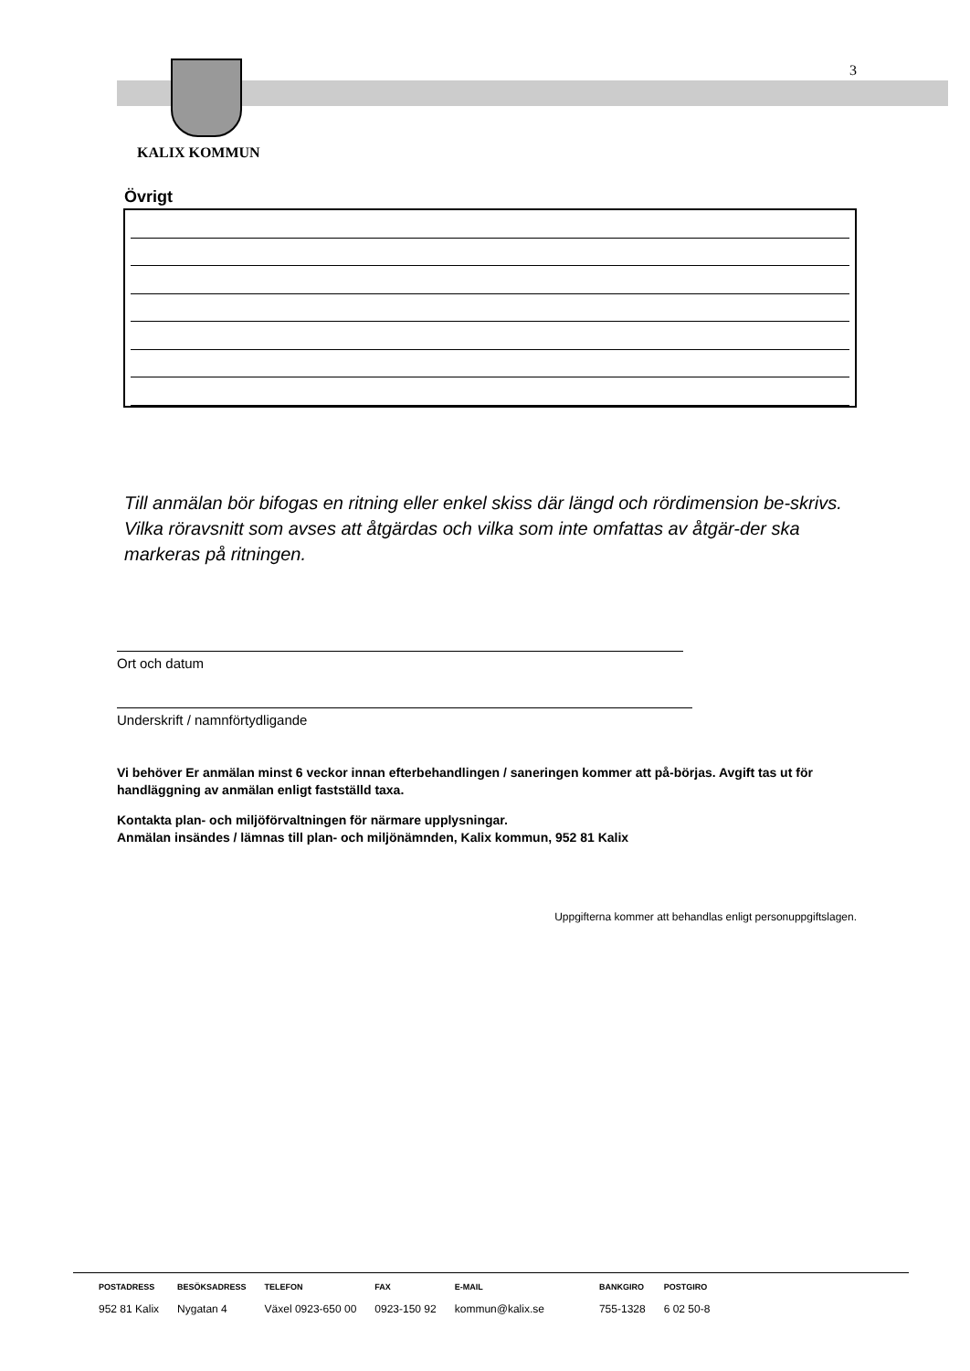3
KALIX KOMMUN
Övrigt
Till anmälan bör bifogas en ritning eller enkel skiss där längd och rördimension be-skrivs. Vilka röravsnitt som avses att åtgärdas och vilka som inte omfattas av åtgär-der ska markeras på ritningen.
Ort och datum
Underskrift / namnförtydligande
Vi behöver Er anmälan minst 6 veckor innan efterbehandlingen / saneringen kommer att på-börjas. Avgift tas ut för handläggning av anmälan enligt fastställd taxa.
Kontakta plan- och miljöförvaltningen för närmare upplysningar.
Anmälan insändes / lämnas till plan- och miljönämnden, Kalix kommun, 952 81 Kalix
Uppgifterna kommer att behandlas enligt personuppgiftslagen.
| POSTADRESS | BESÖKSADRESS | TELEFON | FAX | E-MAIL | BANKGIRO | POSTGIRO |
| --- | --- | --- | --- | --- | --- | --- |
| 952 81 Kalix | Nygatan 4 | Växel 0923-650 00 | 0923-150 92 | kommun@kalix.se | 755-1328 | 6 02 50-8 |